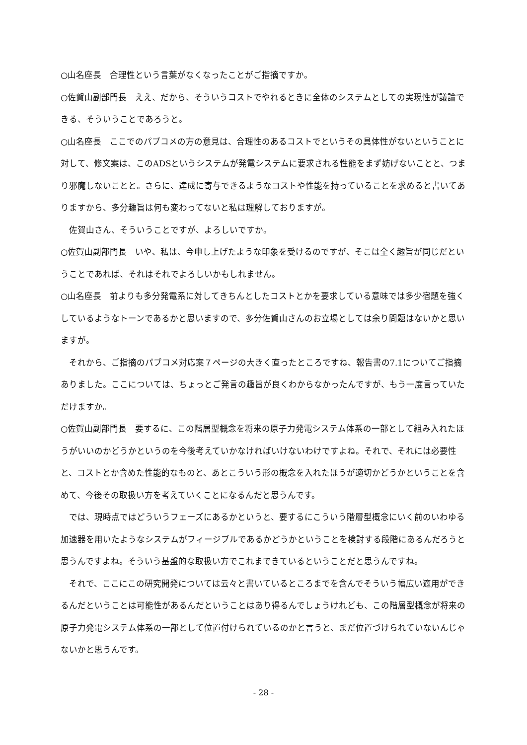○山名座長　合理性という言葉がなくなったことがご指摘ですか。
○佐賀山副部門長　ええ、だから、そういうコストでやれるときに全体のシステムとしての実現性が議論できる、そういうことであろうと。
○山名座長　ここでのパブコメの方の意見は、合理性のあるコストでというその具体性がないということに対して、修文案は、このADSというシステムが発電システムに要求される性能をまず妨げないことと、つまり邪魔しないことと。さらに、達成に寄与できるようなコストや性能を持っていることを求めると書いてありますから、多分趣旨は何も変わってないと私は理解しておりますが。
佐賀山さん、そういうことですが、よろしいですか。
○佐賀山副部門長　いや、私は、今申し上げたような印象を受けるのですが、そこは全く趣旨が同じだということであれば、それはそれでよろしいかもしれません。
○山名座長　前よりも多分発電系に対してきちんとしたコストとかを要求している意味では多少宿題を強くしているようなトーンであるかと思いますので、多分佐賀山さんのお立場としては余り問題はないかと思いますが。
それから、ご指摘のパブコメ対応案７ページの大きく直ったところですね、報告書の7.1についてご指摘ありました。ここについては、ちょっとご発言の趣旨が良くわからなかったんですが、もう一度言っていただけますか。
○佐賀山副部門長　要するに、この階層型概念を将来の原子力発電システム体系の一部として組み入れたほうがいいのかどうかというのを今後考えていかなければいけないわけですよね。それで、それには必要性と、コストとか含めた性能的なものと、あとこういう形の概念を入れたほうが適切かどうかということを含めて、今後その取扱い方を考えていくことになるんだと思うんです。
では、現時点ではどういうフェーズにあるかというと、要するにこういう階層型概念にいく前のいわゆる加速器を用いたようなシステムがフィージブルであるかどうかということを検討する段階にあるんだろうと思うんですよね。そういう基盤的な取扱い方でこれまできているということだと思うんですね。
それで、ここにこの研究開発については云々と書いているところまでを含んでそういう幅広い適用ができるんだということは可能性があるんだということはあり得るんでしょうけれども、この階層型概念が将来の原子力発電システム体系の一部として位置付けられているのかと言うと、まだ位置づけられていないんじゃないかと思うんです。
- 28 -